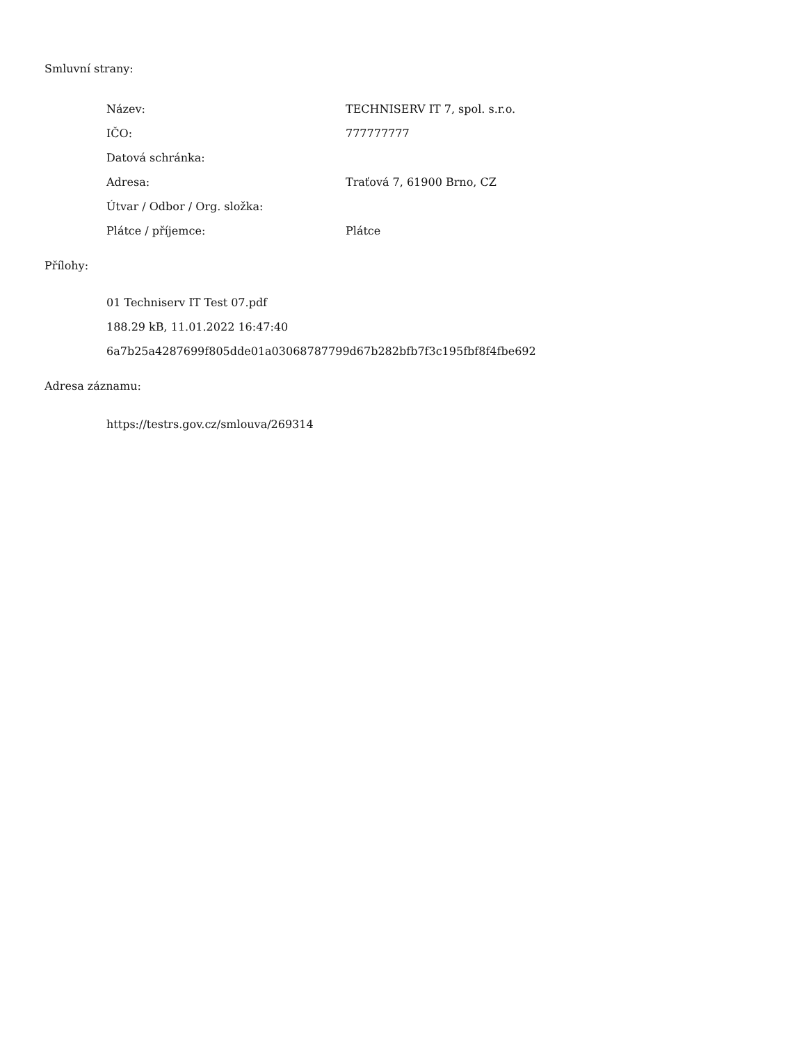Smluvní strany:
| Název: | TECHNISERV IT 7, spol. s.r.o. |
| IČO: | 777777777 |
| Datová schránka: | |
| Adresa: | Traťová 7, 61900 Brno, CZ |
| Útvar / Odbor / Org. složka: | |
| Plátce / příjemce: | Plátce |
Přílohy:
01 Techniserv IT Test 07.pdf
188.29 kB, 11.01.2022 16:47:40
6a7b25a4287699f805dde01a03068787799d67b282bfb7f3c195fbf8f4fbe692
Adresa záznamu:
https://testrs.gov.cz/smlouva/269314